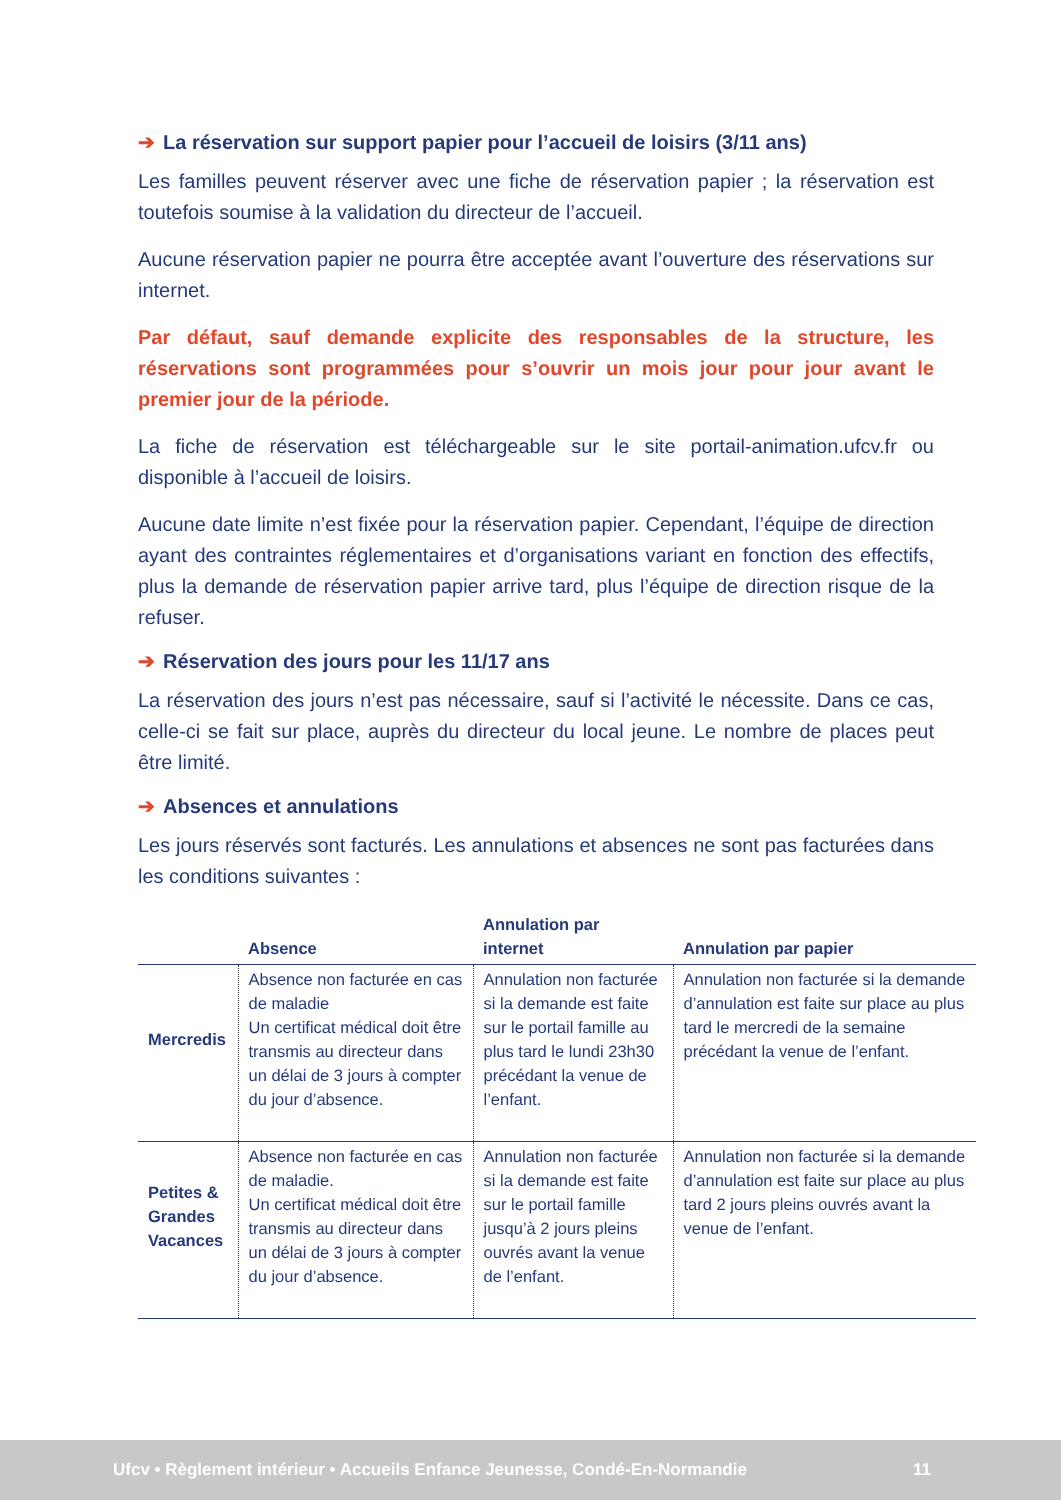➔ La réservation sur support papier pour l’accueil de loisirs (3/11 ans)
Les familles peuvent réserver avec une fiche de réservation papier ; la réservation est toutefois soumise à la validation du directeur de l’accueil.
Aucune réservation papier ne pourra être acceptée avant l’ouverture des réservations sur internet.
Par défaut, sauf demande explicite des responsables de la structure, les réservations sont programmées pour s’ouvrir un mois jour pour jour avant le premier jour de la période.
La fiche de réservation est téléchargeable sur le site portail-animation.ufcv.fr ou disponible à l’accueil de loisirs.
Aucune date limite n’est fixée pour la réservation papier. Cependant, l’équipe de direction ayant des contraintes réglementaires et d’organisations variant en fonction des effectifs, plus la demande de réservation papier arrive tard, plus l’équipe de direction risque de la refuser.
➔ Réservation des jours pour les 11/17 ans
La réservation des jours n’est pas nécessaire, sauf si l’activité le nécessite. Dans ce cas, celle-ci se fait sur place, auprès du directeur du local jeune. Le nombre de places peut être limité.
➔ Absences et annulations
Les jours réservés sont facturés. Les annulations et absences ne sont pas facturées dans les conditions suivantes :
| | Absence | Annulation par internet | Annulation par papier |
| --- | --- | --- | --- |
| Mercredis | Absence non facturée en cas de maladie Un certificat médical doit être transmis au directeur dans un délai de 3 jours à compter du jour d’absence. | Annulation non facturée si la demande est faite sur le portail famille au plus tard le lundi 23h30 précédant la venue de l’enfant. | Annulation non facturée si la demande d’annulation est faite sur place au plus tard le mercredi de la semaine précédant la venue de l’enfant. |
| Petites & Grandes Vacances | Absence non facturée en cas de maladie. Un certificat médical doit être transmis au directeur dans un délai de 3 jours à compter du jour d’absence. | Annulation non facturée si la demande est faite sur le portail famille jusqu’à 2 jours pleins ouvrés avant la venue de l’enfant. | Annulation non facturée si la demande d’annulation est faite sur place au plus tard 2 jours pleins ouvrés avant la venue de l’enfant. |
Ufcv • Règlement intérieur • Accueils Enfance Jeunesse, Condé-En-Normandie 11